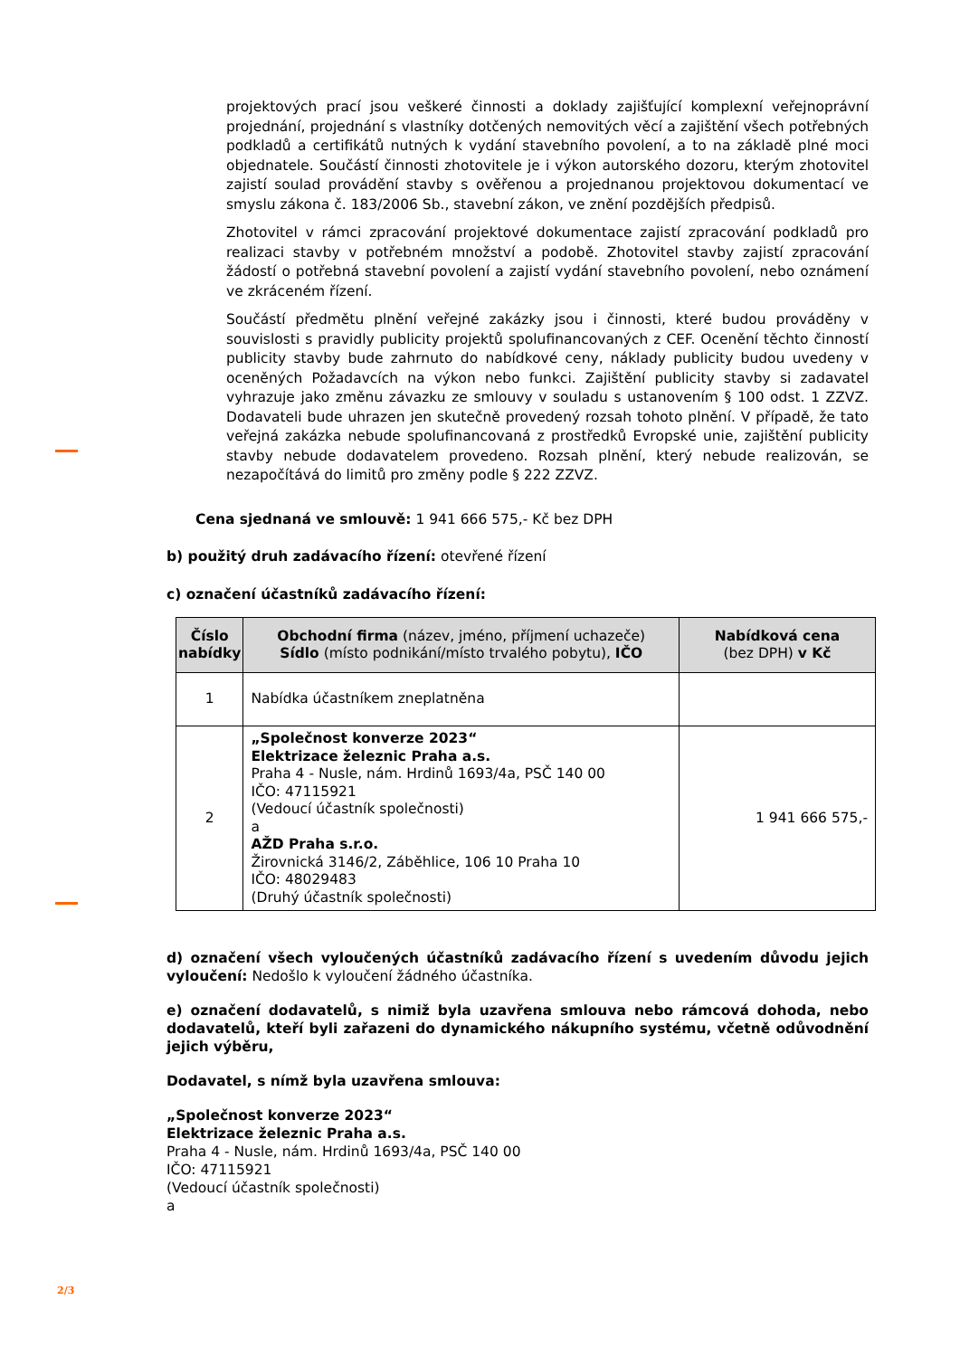projektových prací jsou veškeré činnosti a doklady zajišťující komplexní veřejnoprávní projednání, projednání s vlastníky dotčených nemovitých věcí a zajištění všech potřebných podkladů a certifikátů nutných k vydání stavebního povolení, a to na základě plné moci objednatele. Součástí činnosti zhotovitele je i výkon autorského dozoru, kterým zhotovitel zajistí soulad provádění stavby s ověřenou a projednanou projektovou dokumentací ve smyslu zákona č. 183/2006 Sb., stavební zákon, ve znění pozdějších předpisů.
Zhotovitel v rámci zpracování projektové dokumentace zajistí zpracování podkladů pro realizaci stavby v potřebném množství a podobě. Zhotovitel stavby zajistí zpracování žádostí o potřebná stavební povolení a zajistí vydání stavebního povolení, nebo oznámení ve zkráceném řízení.
Součástí předmětu plnění veřejné zakázky jsou i činnosti, které budou prováděny v souvislosti s pravidly publicity projektů spolufinancovaných z CEF. Ocenění těchto činností publicity stavby bude zahrnuto do nabídkové ceny, náklady publicity budou uvedeny v oceněných Požadavcích na výkon nebo funkci. Zajištění publicity stavby si zadavatel vyhrazuje jako změnu závazku ze smlouvy v souladu s ustanovením § 100 odst. 1 ZZVZ. Dodavateli bude uhrazen jen skutečně provedený rozsah tohoto plnění. V případě, že tato veřejná zakázka nebude spolufinancovaná z prostředků Evropské unie, zajištění publicity stavby nebude dodavatelem provedeno. Rozsah plnění, který nebude realizován, se nezapočítává do limitů pro změny podle § 222 ZZVZ.
Cena sjednaná ve smlouvě: 1 941 666 575,- Kč bez DPH
b) použitý druh zadávacího řízení: otevřené řízení
c) označení účastníků zadávacího řízení:
| Číslo nabídky | Obchodní firma (název, jméno, příjmení uchazeče) Sídlo (místo podnikání/místo trvalého pobytu), IČO | Nabídková cena (bez DPH) v Kč |
| --- | --- | --- |
| 1 | Nabídka účastníkem zneplatněna | |
| 2 | „Společnost konverze 2023“ Elektrizace železnic Praha a.s. Praha 4 - Nusle, nám. Hrdinů 1693/4a, PSČ 140 00 IČO: 47115921 (Vedoucí účastník společnosti) a AŽD Praha s.r.o. Žirovnická 3146/2, Záběhlice, 106 10 Praha 10 IČO: 48029483 (Druhý účastník společnosti) | 1 941 666 575,- |
d) označení všech vyloučených účastníků zadávacího řízení s uvedením důvodu jejich vyloučení: Nedošlo k vyloučení žádného účastníka.
e) označení dodavatelů, s nimiž byla uzavřena smlouva nebo rámcová dohoda, nebo dodavatelů, kteří byli zařazeni do dynamického nákupního systému, včetně odůvodnění jejich výběru,
Dodavatel, s nímž byla uzavřena smlouva:
„Společnost konverze 2023“
Elektrizace železnic Praha a.s.
Praha 4 - Nusle, nám. Hrdinů 1693/4a, PSČ 140 00
IČO: 47115921
(Vedoucí účastník společnosti)
a
2/3